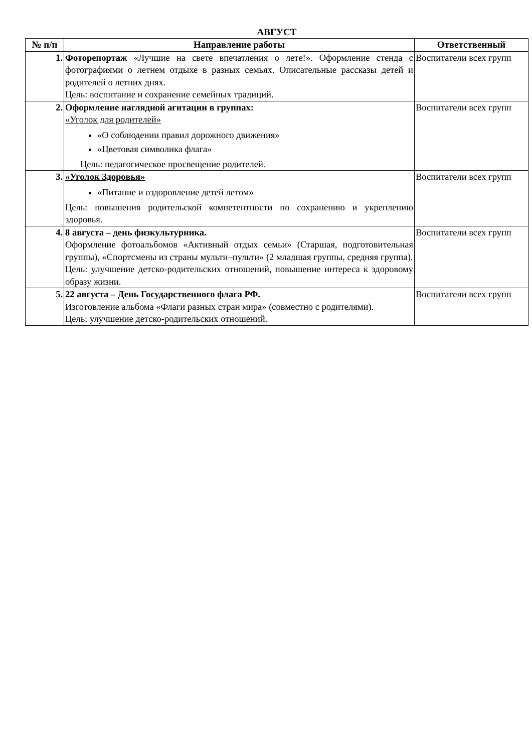АВГУСТ
| № п/п | Направление работы | Ответственный |
| --- | --- | --- |
| 1. | Фоторепортаж «Лучшие на свете впечатления о лете!». Оформление стенда с фотографиями о летнем отдыхе в разных семьях. Описательные рассказы детей и родителей о летних днях. Цель: воспитание и сохранение семейных традиций. | Воспитатели всех групп |
| 2. | Оформление наглядной агитации в группах: «Уголок для родителей» «О соблюдении правил дорожного движения» «Цветовая символика флага» Цель: педагогическое просвещение родителей. | Воспитатели всех групп |
| 3. | «Уголок Здоровья» «Питание и оздоровление детей летом» Цель: повышения родительской компетентности по сохранению и укреплению здоровья. | Воспитатели всех групп |
| 4. | 8 августа – день физкультурника. Оформление фотоальбомов «Активный отдых семьи» (Старшая, подготовительная группы), «Спортсмены из страны мульти–пульти» (2 младшая группы, средняя группа). Цель: улучшение детско-родительских отношений, повышение интереса к здоровому образу жизни. | Воспитатели всех групп |
| 5. | 22 августа – День Государственного флага РФ. Изготовление альбома «Флаги разных стран мира» (совместно с родителями). Цель: улучшение детско-родительских отношений. | Воспитатели всех групп |